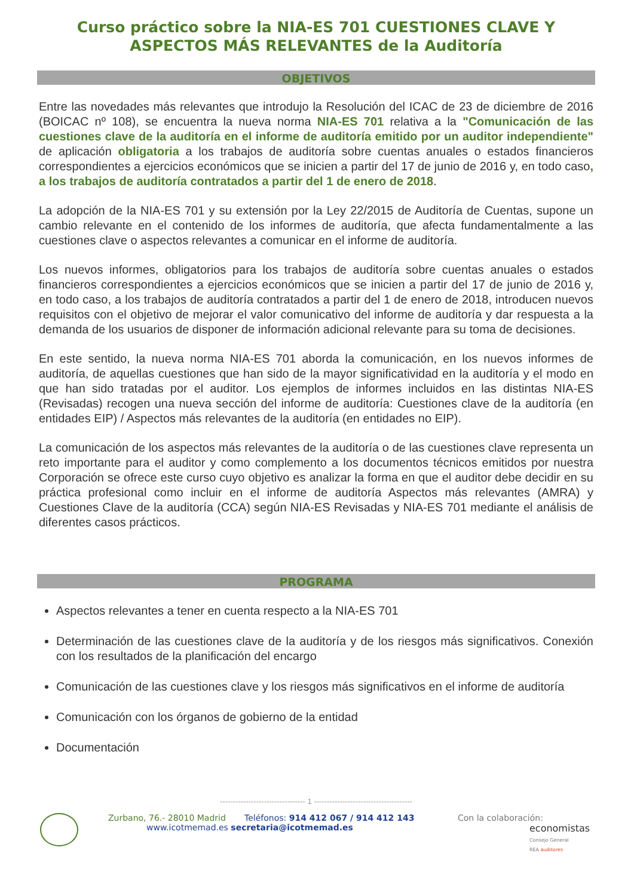Curso práctico sobre la NIA-ES 701 CUESTIONES CLAVE Y ASPECTOS MÁS RELEVANTES de la Auditoría
OBJETIVOS
Entre las novedades más relevantes que introdujo la Resolución del ICAC de 23 de diciembre de 2016 (BOICAC nº 108), se encuentra la nueva norma NIA-ES 701 relativa a la "Comunicación de las cuestiones clave de la auditoría en el informe de auditoría emitido por un auditor independiente" de aplicación obligatoria a los trabajos de auditoría sobre cuentas anuales o estados financieros correspondientes a ejercicios económicos que se inicien a partir del 17 de junio de 2016 y, en todo caso, a los trabajos de auditoría contratados a partir del 1 de enero de 2018.
La adopción de la NIA-ES 701 y su extensión por la Ley 22/2015 de Auditoría de Cuentas, supone un cambio relevante en el contenido de los informes de auditoría, que afecta fundamentalmente a las cuestiones clave o aspectos relevantes a comunicar en el informe de auditoría.
Los nuevos informes, obligatorios para los trabajos de auditoría sobre cuentas anuales o estados financieros correspondientes a ejercicios económicos que se inicien a partir del 17 de junio de 2016 y, en todo caso, a los trabajos de auditoría contratados a partir del 1 de enero de 2018, introducen nuevos requisitos con el objetivo de mejorar el valor comunicativo del informe de auditoría y dar respuesta a la demanda de los usuarios de disponer de información adicional relevante para su toma de decisiones.
En este sentido, la nueva norma NIA-ES 701 aborda la comunicación, en los nuevos informes de auditoría, de aquellas cuestiones que han sido de la mayor significatividad en la auditoría y el modo en que han sido tratadas por el auditor. Los ejemplos de informes incluidos en las distintas NIA-ES (Revisadas) recogen una nueva sección del informe de auditoría: Cuestiones clave de la auditoría (en entidades EIP) / Aspectos más relevantes de la auditoría (en entidades no EIP).
La comunicación de los aspectos más relevantes de la auditoría o de las cuestiones clave representa un reto importante para el auditor y como complemento a los documentos técnicos emitidos por nuestra Corporación se ofrece este curso cuyo objetivo es analizar la forma en que el auditor debe decidir en su práctica profesional como incluir en el informe de auditoría Aspectos más relevantes (AMRA) y Cuestiones Clave de la auditoría (CCA) según NIA-ES Revisadas y NIA-ES 701 mediante el análisis de diferentes casos prácticos.
PROGRAMA
Aspectos relevantes a tener en cuenta respecto a la NIA-ES 701
Determinación de las cuestiones clave de la auditoría y de los riesgos más significativos. Conexión con los resultados de la planificación del encargo
Comunicación de las cuestiones clave y los riesgos más significativos en el informe de auditoría
Comunicación con los órganos de gobierno de la entidad
Documentación
--------------------------------- 1 --------------------------------------
Zurbano, 76.- 28010 Madrid Teléfonos: 914 412 067 / 914 412 143
www.icotmemad.es secretaria@icotmemad.es
Con la colaboración:
economistas
Consejo General
REA auditores